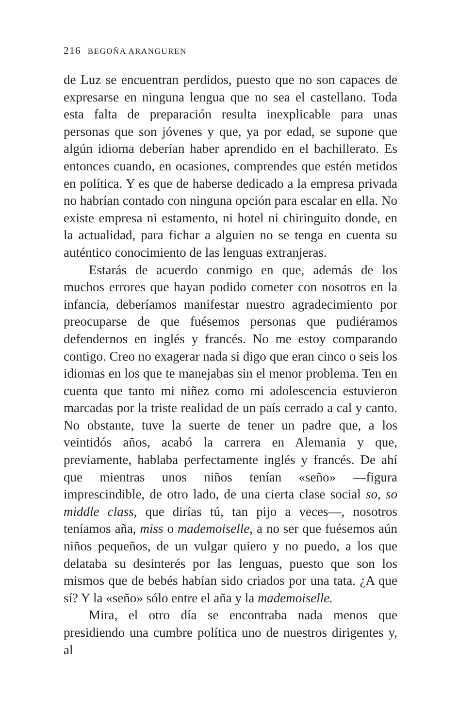216 BEGOÑA ARANGUREN
de Luz se encuentran perdidos, puesto que no son capaces de expresarse en ninguna lengua que no sea el castellano. Toda esta falta de preparación resulta inexplicable para unas personas que son jóvenes y que, ya por edad, se supone que algún idioma deberían haber aprendido en el bachillerato. Es entonces cuando, en ocasiones, comprendes que estén metidos en política. Y es que de haberse dedicado a la empresa privada no habrían contado con ninguna opción para escalar en ella. No existe empresa ni estamento, ni hotel ni chiringuito donde, en la actualidad, para fichar a alguien no se tenga en cuenta su auténtico conocimiento de las lenguas extranjeras.
Estarás de acuerdo conmigo en que, además de los muchos errores que hayan podido cometer con nosotros en la infancia, deberíamos manifestar nuestro agradecimiento por preocuparse de que fuésemos personas que pudiéramos defendernos en inglés y francés. No me estoy comparando contigo. Creo no exagerar nada si digo que eran cinco o seis los idiomas en los que te manejabas sin el menor problema. Ten en cuenta que tanto mi niñez como mi adolescencia estuvieron marcadas por la triste realidad de un país cerrado a cal y canto. No obstante, tuve la suerte de tener un padre que, a los veintidós años, acabó la carrera en Alemania y que, previamente, hablaba perfectamente inglés y francés. De ahí que mientras unos niños tenían «seño» —figura imprescindible, de otro lado, de una cierta clase social so, so middle class, que dirías tú, tan pijo a veces—, nosotros teníamos aña, miss o mademoiselle, a no ser que fuésemos aún niños pequeños, de un vulgar quiero y no puedo, a los que delataba su desinterés por las lenguas, puesto que son los mismos que de bebés habían sido criados por una tata. ¿A que sí? Y la «seño» sólo entre el aña y la mademoiselle.
Mira, el otro día se encontraba nada menos que presidiendo una cumbre política uno de nuestros dirigentes y, al